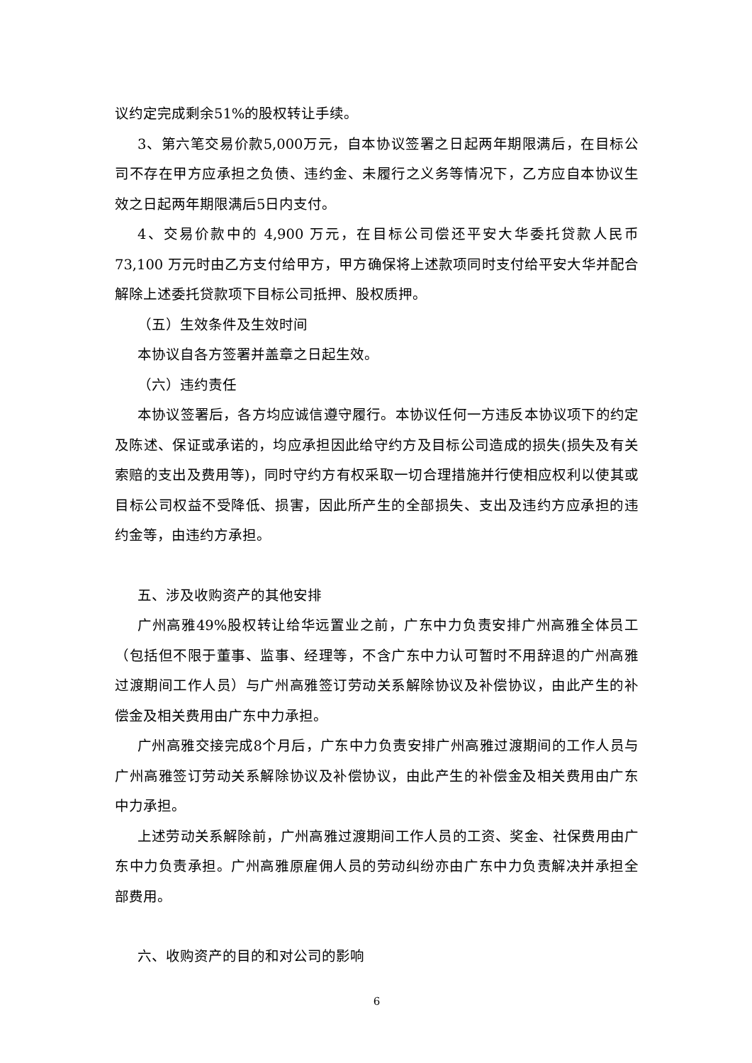议约定完成剩余51%的股权转让手续。
3、第六笔交易价款5,000万元，自本协议签署之日起两年期限满后，在目标公司不存在甲方应承担之负债、违约金、未履行之义务等情况下，乙方应自本协议生效之日起两年期限满后5日内支付。
4、交易价款中的 4,900 万元，在目标公司偿还平安大华委托贷款人民币 73,100 万元时由乙方支付给甲方，甲方确保将上述款项同时支付给平安大华并配合解除上述委托贷款项下目标公司抵押、股权质押。
（五）生效条件及生效时间
本协议自各方签署并盖章之日起生效。
（六）违约责任
本协议签署后，各方均应诚信遵守履行。本协议任何一方违反本协议项下的约定及陈述、保证或承诺的，均应承担因此给守约方及目标公司造成的损失(损失及有关索赔的支出及费用等)，同时守约方有权采取一切合理措施并行使相应权利以使其或目标公司权益不受降低、损害，因此所产生的全部损失、支出及违约方应承担的违约金等，由违约方承担。
五、涉及收购资产的其他安排
广州高雅49%股权转让给华远置业之前，广东中力负责安排广州高雅全体员工（包括但不限于董事、监事、经理等，不含广东中力认可暂时不用辞退的广州高雅过渡期间工作人员）与广州高雅签订劳动关系解除协议及补偿协议，由此产生的补偿金及相关费用由广东中力承担。
广州高雅交接完成8个月后，广东中力负责安排广州高雅过渡期间的工作人员与广州高雅签订劳动关系解除协议及补偿协议，由此产生的补偿金及相关费用由广东中力承担。
上述劳动关系解除前，广州高雅过渡期间工作人员的工资、奖金、社保费用由广东中力负责承担。广州高雅原雇佣人员的劳动纠纷亦由广东中力负责解决并承担全部费用。
六、收购资产的目的和对公司的影响
6